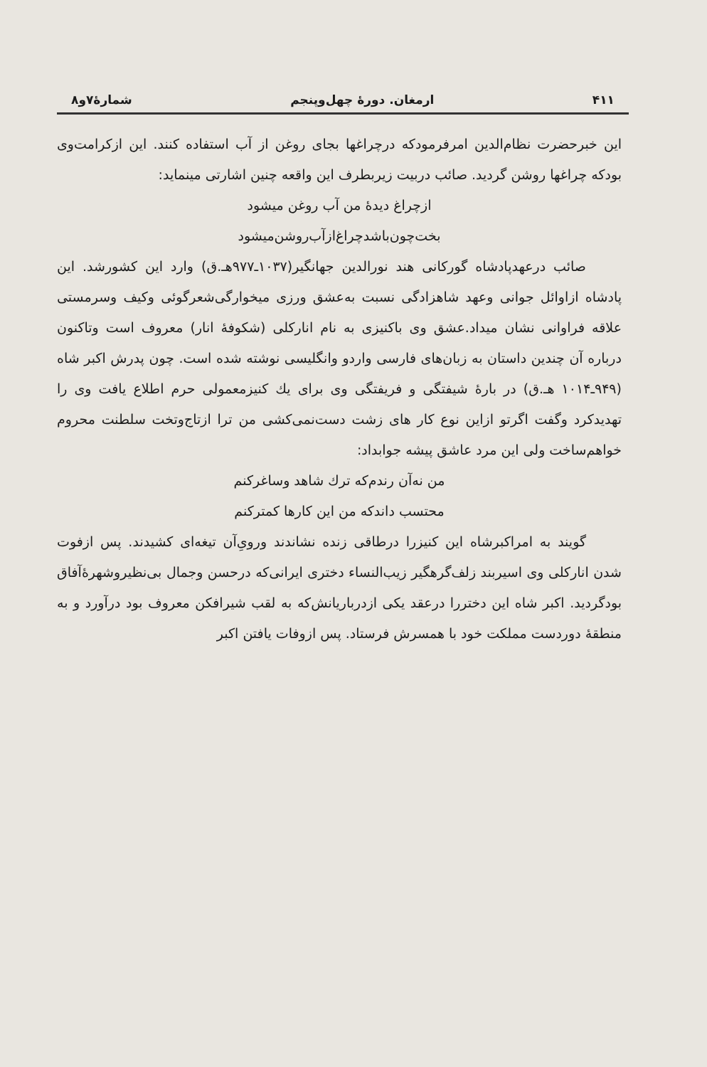۴۱۱ ارمغان. دورهٔ چهل‌وپنجم شمارهٔ۷و۸
این خبرحضرت نظام‌الدین امرفرمودکه درچراغها بجای روغن از آب استفاده کنند. این ازکرامت‌وی بودکه چراغها روشن گردید. صائب دربیت زیربطرف این واقعه چنین اشارتی مینماید:
ازچراغ دیدهٔ من آب روغن میشود
بخت‌چون‌باشدچراغ‌ازآب‌روشن‌میشود
صائب درعهدپادشاه گورکانی هند نورالدین جهانگیر(۱۰۳۷ـ۹۷۷هـ.ق) وارد این کشورشد. این پادشاه ازاوائل جوانی وعهد شاهزادگی نسبت به‌عشق ورزی میخوارگی‌شعرگوئی وکیف وسرمستی علاقه فراوانی نشان میداد.عشق وی باکنیزی به نام انارکلی (شکوفهٔ انار) معروف است وتاکنون درباره آن چندین داستان به زبان‌های فارسی واردو وانگلیسی نوشته شده است. چون پدرش اکبر شاه (۹۴۹ـ۱۰۱۴ هـ.ق) در بارهٔ شیفتگی و فریفتگی وی برای یك کنیزمعمولی حرم اطلاع یافت وی را تهدیدکرد وگفت اگرتو ازاین نوع کار های زشت دست‌نمی‌کشی من ترا ازتاج‌وتخت سلطنت محروم خواهم‌ساخت ولی این مرد عاشق پیشه جوابداد:
من نه‌آن رندم‌که ترك شاهد وساغرکنم
محتسب داندکه من این کارها کمترکنم
گویند به امراکبرشاه این کنیزرا درطاقی زنده نشاندند ورویِ‌آن تیغه‌ای کشیدند. پس ازفوت شدن انارکلی وی اسیربند زلف‌گرهگیر زیب‌النساء دختری ایرانی‌که درحسن وجمال بی‌نظیروشهرهٔ‌آفاق بودگردید. اکبر شاه این دختررا درعقد یکی ازدرباریانش‌که به لقب شیرافکن معروف بود درآورد و به منطقهٔ دوردست مملکت خود با همسرش فرستاد. پس ازوفات یافتن اکبر